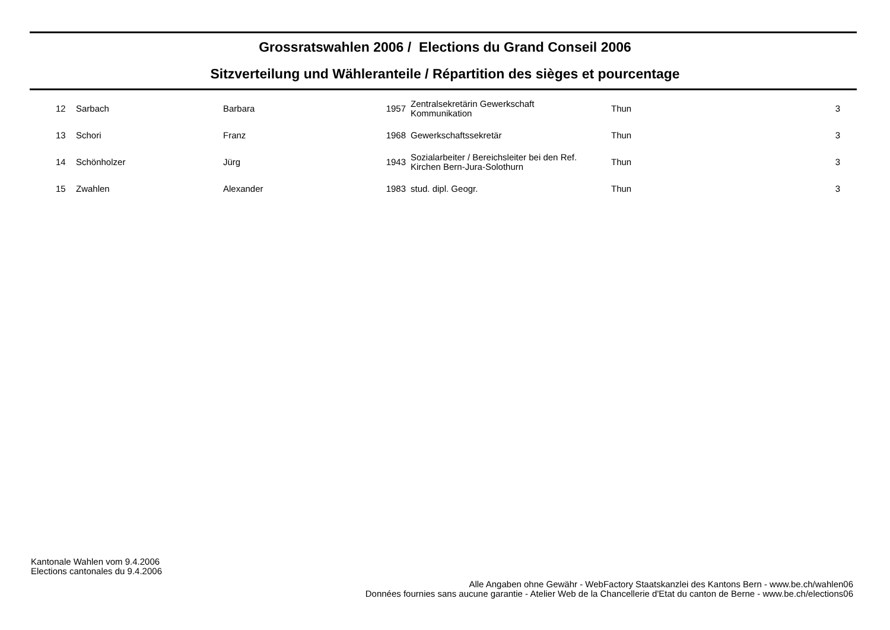Grossratswahlen 2006 / Elections du Grand Conseil 2006
Sitzverteilung und Wähleranteile / Répartition des sièges et pourcentage
| 12 | Sarbach | Barbara | 1957 | Zentralsekretärin Gewerkschaft Kommunikation | Thun | 3 |
| 13 | Schori | Franz | 1968 | Gewerkschaftssekretär | Thun | 3 |
| 14 | Schönholzer | Jürg | 1943 | Sozialarbeiter / Bereichsleiter bei den Ref. Kirchen Bern-Jura-Solothurn | Thun | 3 |
| 15 | Zwahlen | Alexander | 1983 | stud. dipl. Geogr. | Thun | 3 |
Kantonale Wahlen vom 9.4.2006
Elections cantonales du 9.4.2006
Alle Angaben ohne Gewähr - WebFactory Staatskanzlei des Kantons Bern - www.be.ch/wahlen06
Données fournies sans aucune garantie - Atelier Web de la Chancellerie d'Etat du canton de Berne - www.be.ch/elections06